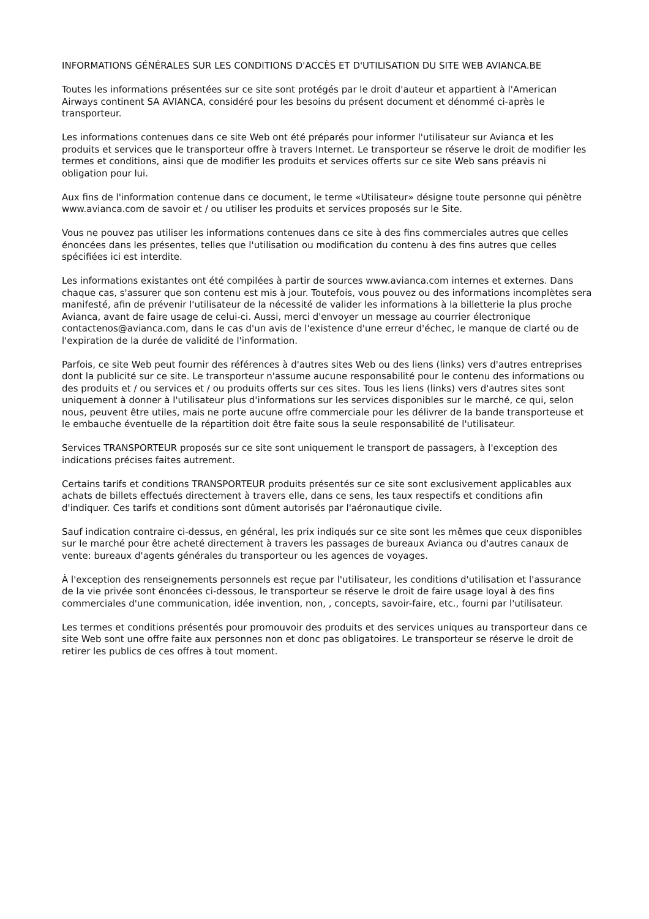INFORMATIONS GÉNÉRALES SUR LES CONDITIONS D'ACCÈS ET D'UTILISATION DU SITE WEB AVIANCA.BE
Toutes les informations présentées sur ce site sont protégés par le droit d'auteur et appartient à l'American Airways continent SA AVIANCA, considéré pour les besoins du présent document et dénommé ci-après le transporteur.
Les informations contenues dans ce site Web ont été préparés pour informer l'utilisateur sur Avianca et les produits et services que le transporteur offre à travers Internet. Le transporteur se réserve le droit de modifier les termes et conditions, ainsi que de modifier les produits et services offerts sur ce site Web sans préavis ni obligation pour lui.
Aux fins de l'information contenue dans ce document, le terme «Utilisateur» désigne toute personne qui pénètre www.avianca.com de savoir et / ou utiliser les produits et services proposés sur le Site.
Vous ne pouvez pas utiliser les informations contenues dans ce site à des fins commerciales autres que celles énoncées dans les présentes, telles que l'utilisation ou modification du contenu à des fins autres que celles spécifiées ici est interdite.
Les informations existantes ont été compilées à partir de sources www.avianca.com internes et externes. Dans chaque cas, s'assurer que son contenu est mis à jour. Toutefois, vous pouvez ou des informations incomplètes sera manifesté, afin de prévenir l'utilisateur de la nécessité de valider les informations à la billetterie la plus proche Avianca, avant de faire usage de celui-ci. Aussi, merci d'envoyer un message au courrier électronique contactenos@avianca.com, dans le cas d'un avis de l'existence d'une erreur d'échec, le manque de clarté ou de l'expiration de la durée de validité de l'information.
Parfois, ce site Web peut fournir des références à d'autres sites Web ou des liens (links) vers d'autres entreprises dont la publicité sur ce site. Le transporteur n'assume aucune responsabilité pour le contenu des informations ou des produits et / ou services et / ou produits offerts sur ces sites. Tous les liens (links) vers d'autres sites sont uniquement à donner à l'utilisateur plus d'informations sur les services disponibles sur le marché, ce qui, selon nous, peuvent être utiles, mais ne porte aucune offre commerciale pour les délivrer de la bande transporteuse et le embauche éventuelle de la répartition doit être faite sous la seule responsabilité de l'utilisateur.
Services TRANSPORTEUR proposés sur ce site sont uniquement le transport de passagers, à l'exception des indications précises faites autrement.
Certains tarifs et conditions TRANSPORTEUR produits présentés sur ce site sont exclusivement applicables aux achats de billets effectués directement à travers elle, dans ce sens, les taux respectifs et conditions afin d'indiquer. Ces tarifs et conditions sont dûment autorisés par l'aéronautique civile.
Sauf indication contraire ci-dessus, en général, les prix indiqués sur ce site sont les mêmes que ceux disponibles sur le marché pour être acheté directement à travers les passages de bureaux Avianca ou d'autres canaux de vente: bureaux d'agents générales du transporteur ou les agences de voyages.
À l'exception des renseignements personnels est reçue par l'utilisateur, les conditions d'utilisation et l'assurance de la vie privée sont énoncées ci-dessous, le transporteur se réserve le droit de faire usage loyal à des fins commerciales d'une communication, idée invention, non, , concepts, savoir-faire, etc., fourni par l'utilisateur.
Les termes et conditions présentés pour promouvoir des produits et des services uniques au transporteur dans ce site Web sont une offre faite aux personnes non et donc pas obligatoires. Le transporteur se réserve le droit de retirer les publics de ces offres à tout moment.